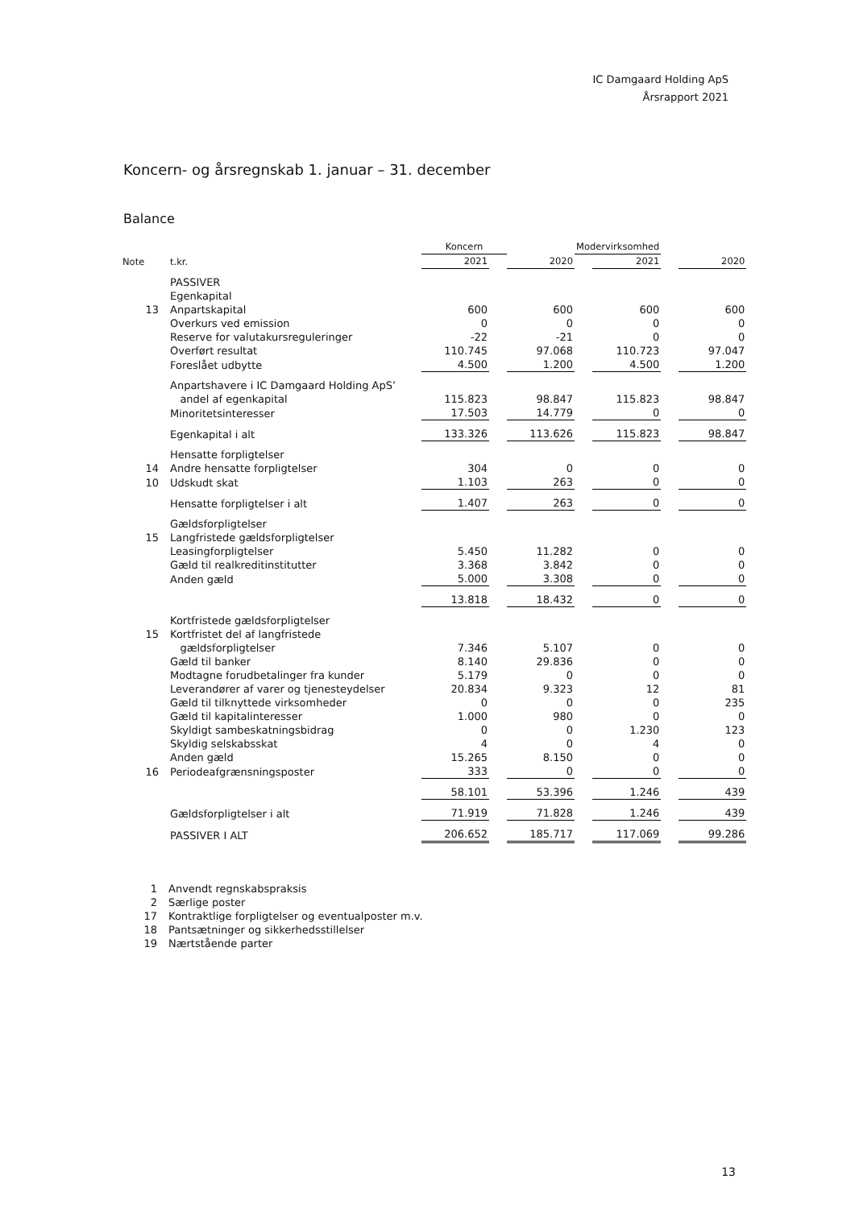IC Damgaard Holding ApS
Årsrapport 2021
Koncern- og årsregnskab 1. januar – 31. december
Balance
| | | Koncern | | | Modervirksomhed | | | |
| --- | --- | --- | --- | --- | --- | --- | --- | --- |
| Note | t.kr. | 2021 | | 2020 | | 2021 | | 2020 |
| | PASSIVER | | | | | | | |
| | Egenkapital | | | | | | | |
| 13 | Anpartskapital | 600 | | 600 | | 600 | | 600 |
| | Overkurs ved emission | 0 | | 0 | | 0 | | 0 |
| | Reserve for valutakursreguleringer | -22 | | -21 | | 0 | | 0 |
| | Overført resultat | 110.745 | | 97.068 | | 110.723 | | 97.047 |
| | Foreslået udbytte | 4.500 | | 1.200 | | 4.500 | | 1.200 |
| | Anpartshavere i IC Damgaard Holding ApS’ | | | | | | | |
| | andel af egenkapital | 115.823 | | 98.847 | | 115.823 | | 98.847 |
| | Minoritetsinteresser | 17.503 | | 14.779 | | 0 | | 0 |
| | Egenkapital i alt | 133.326 | | 113.626 | | 115.823 | | 98.847 |
| | Hensatte forpligtelser | | | | | | | |
| 14 | Andre hensatte forpligtelser | 304 | | 0 | | 0 | | 0 |
| 10 | Udskudt skat | 1.103 | | 263 | | 0 | | 0 |
| | Hensatte forpligtelser i alt | 1.407 | | 263 | | 0 | | 0 |
| | Gældsforpligtelser | | | | | | | |
| 15 | Langfristede gældsforpligtelser | | | | | | | |
| | Leasingforpligtelser | 5.450 | | 11.282 | | 0 | | 0 |
| | Gæld til realkreditinstitutter | 3.368 | | 3.842 | | 0 | | 0 |
| | Anden gæld | 5.000 | | 3.308 | | 0 | | 0 |
| | | 13.818 | | 18.432 | | 0 | | 0 |
| | Kortfristede gældsforpligtelser | | | | | | | |
| 15 | Kortfristet del af langfristede | | | | | | | |
| | gældsforpligtelser | 7.346 | | 5.107 | | 0 | | 0 |
| | Gæld til banker | 8.140 | | 29.836 | | 0 | | 0 |
| | Modtagne forudbetalinger fra kunder | 5.179 | | 0 | | 0 | | 0 |
| | Leverandører af varer og tjenesteydelser | 20.834 | | 9.323 | | 12 | | 81 |
| | Gæld til tilknyttede virksomheder | 0 | | 0 | | 0 | | 235 |
| | Gæld til kapitalinteresser | 1.000 | | 980 | | 0 | | 0 |
| | Skyldigt sambeskatningsbidrag | 0 | | 0 | | 1.230 | | 123 |
| | Skyldig selskabsskat | 4 | | 0 | | 4 | | 0 |
| | Anden gæld | 15.265 | | 8.150 | | 0 | | 0 |
| 16 | Periodeafgrænsningsposter | 333 | | 0 | | 0 | | 0 |
| | | 58.101 | | 53.396 | | 1.246 | | 439 |
| | Gældsforpligtelser i alt | 71.919 | | 71.828 | | 1.246 | | 439 |
| | PASSIVER I ALT | 206.652 | | 185.717 | | 117.069 | | 99.286 |
1 Anvendt regnskabspraksis
2 Særlige poster
17 Kontraktlige forpligtelser og eventualposter m.v.
18 Pantsætninger og sikkerhedsstillelser
19 Nærtstående parter
13